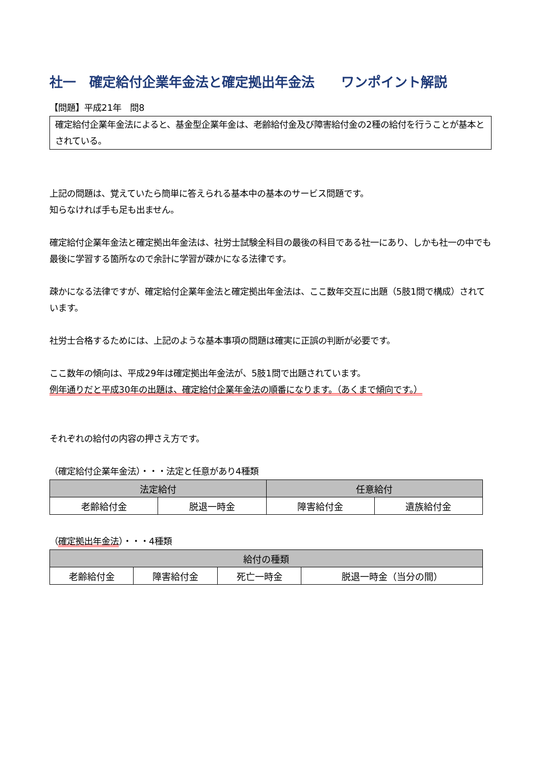社一　確定給付企業年金法と確定拠出年金法　　ワンポイント解説
【問題】平成21年　問8
確定給付企業年金法によると、基金型企業年金は、老齢給付金及び障害給付金の2種の給付を行うことが基本とされている。
上記の問題は、覚えていたら簡単に答えられる基本中の基本のサービス問題です。
知らなければ手も足も出ません。
確定給付企業年金法と確定拠出年金法は、社労士試験全科目の最後の科目である社一にあり、しかも社一の中でも最後に学習する箇所なので余計に学習が疎かになる法律です。
疎かになる法律ですが、確定給付企業年金法と確定拠出年金法は、ここ数年交互に出題（5肢1問で構成）されています。
社労士合格するためには、上記のような基本事項の問題は確実に正誤の判断が必要です。
ここ数年の傾向は、平成29年は確定拠出年金法が、5肢1問で出題されています。
例年通りだと平成30年の出題は、確定給付企業年金法の順番になります。（あくまで傾向です。）
それぞれの給付の内容の押さえ方です。
（確定給付企業年金法）・・・法定と任意があり4種類
| 法定給付 | | 任意給付 | |
| --- | --- | --- | --- |
| 老齢給付金 | 脱退一時金 | 障害給付金 | 遺族給付金 |
（確定拠出年金法）・・・4種類
| 給付の種類 | | | |
| --- | --- | --- | --- |
| 老齢給付金 | 障害給付金 | 死亡一時金 | 脱退一時金（当分の間） |